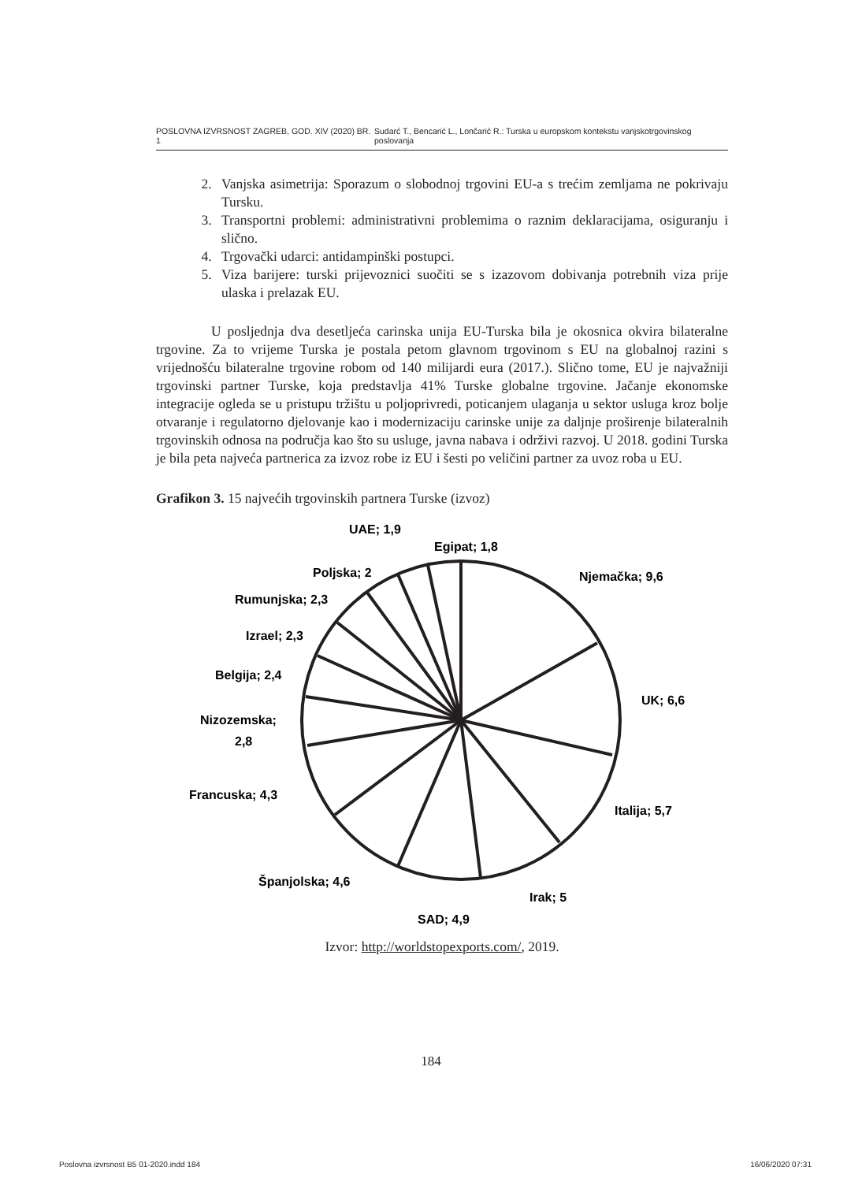POSLOVNA IZVRSNOST ZAGREB, GOD. XIV (2020) BR. 1 Sudarć T., Bencarić L., Lončarić R.: Turska u europskom kontekstu vanjskotrgovinskog poslovanja
2. Vanjska asimetrija: Sporazum o slobodnoj trgovini EU-a s trećim zemljama ne pokrivaju Tursku.
3. Transportni problemi: administrativni problemima o raznim deklaracijama, osiguranju i slično.
4. Trgovački udarci: antidampinški postupci.
5. Viza barijere: turski prijevoznici suočiti se s izazovom dobivanja potrebnih viza prije ulaska i prelazak EU.
    U posljednja dva desetljeća carinska unija EU-Turska bila je okosnica okvira bilateralne trgovine. Za to vrijeme Turska je postala petom glavnom trgovinom s EU na globalnoj razini s vrijednošću bilateralne trgovine robom od 140 milijardi eura (2017.). Slično tome, EU je najvažniji trgovinski partner Turske, koja predstavlja 41% Turske globalne trgovine. Jačanje ekonomske integracije ogleda se u pristupu tržištu u poljoprivredi, poticanjem ulaganja u sektor usluga kroz bolje otvaranje i regulatorno djelovanje kao i modernizaciju carinske unije za daljnje proširenje bilateralnih trgovinskih odnosa na područja kao što su usluge, javna nabava i održivi razvoj. U 2018. godini Turska je bila peta najveća partnerica za izvoz robe iz EU i šesti po veličini partner za uvoz roba u EU.
Grafikon 3. 15 najvećih trgovinskih partnera Turske (izvoz)
UAE; 1,9
Egipat; 1,8
Njemačka; 9,6
Poljska; 2
Rumunjska; 2,3
Izrael; 2,3
Belgija; 2,4
UK; 6,6
Nizozemska;
2,8
Francuska; 4,3
Italija; 5,7
Španjolska; 4,6
Irak; 5
SAD; 4,9
Izvor: http://worldstopexports.com/, 2019.
184
Poslovna izvrsnost B5 01-2020.indd 184 16/06/2020 07:31